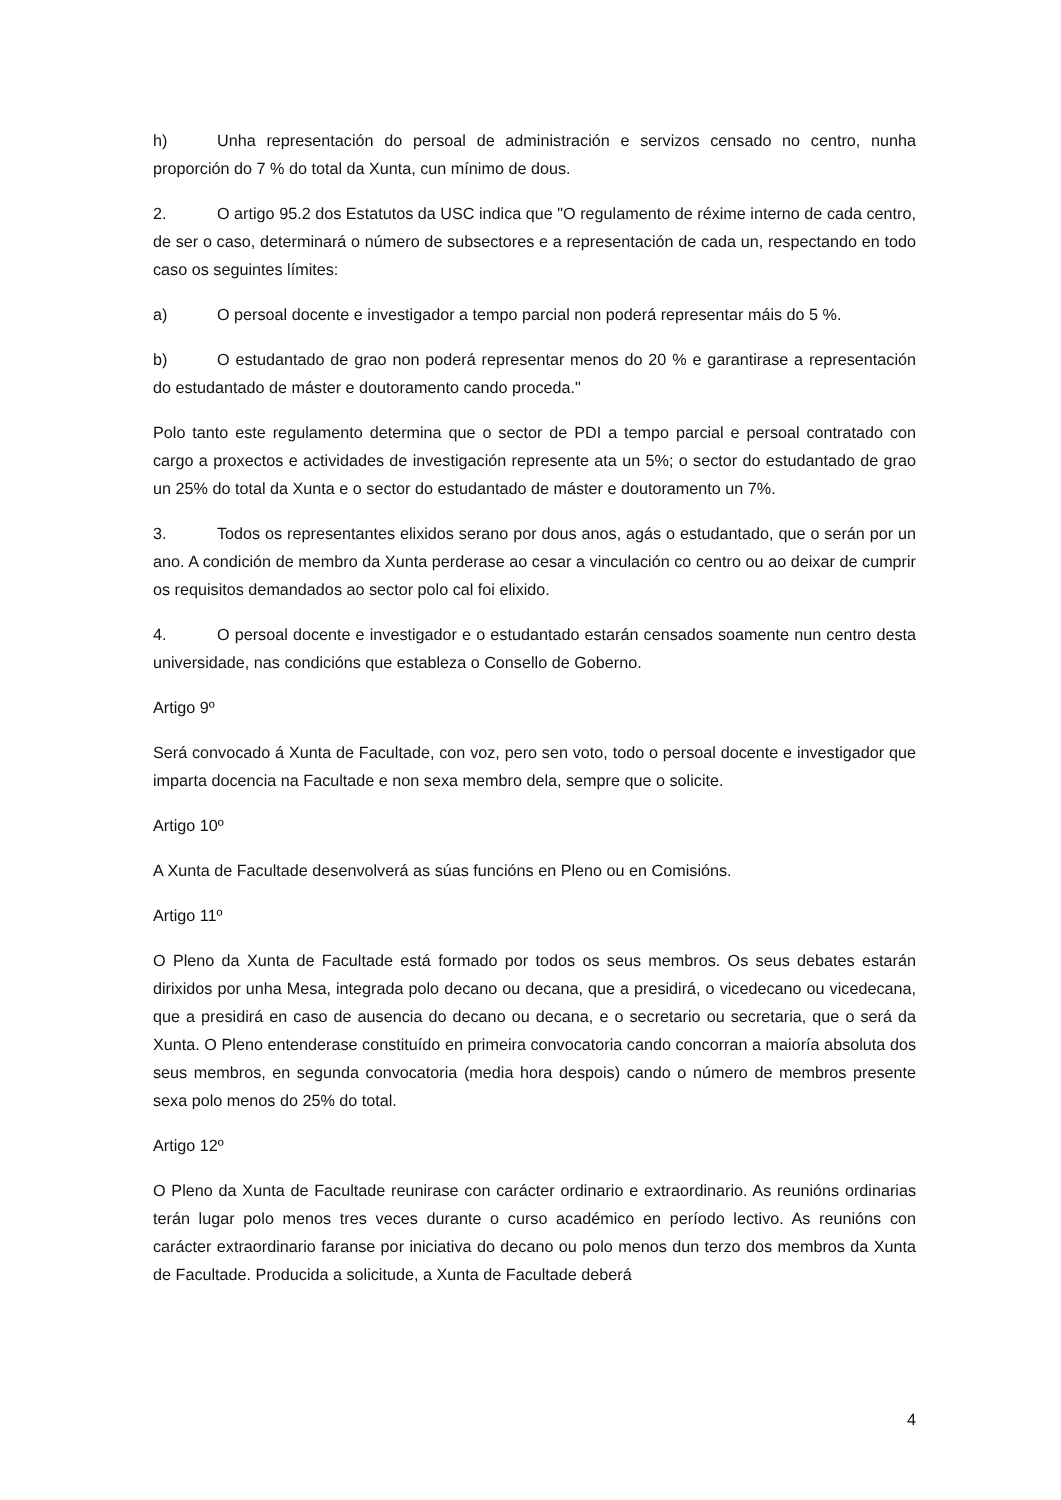h) Unha representación do persoal de administración e servizos censado no centro, nunha proporción do 7 % do total da Xunta, cun mínimo de dous.
2. O artigo 95.2 dos Estatutos da USC indica que "O regulamento de réxime interno de cada centro, de ser o caso, determinará o número de subsectores e a representación de cada un, respectando en todo caso os seguintes límites:
a) O persoal docente e investigador a tempo parcial non poderá representar máis do 5 %.
b) O estudantado de grao non poderá representar menos do 20 % e garantirase a representación do estudantado de máster e doutoramento cando proceda."
Polo tanto este regulamento determina que o sector de PDI a tempo parcial e persoal contratado con cargo a proxectos e actividades de investigación represente ata un 5%; o sector do estudantado de grao un 25% do total da Xunta e o sector do estudantado de máster e doutoramento un 7%.
3. Todos os representantes elixidos serano por dous anos, agás o estudantado, que o serán por un ano. A condición de membro da Xunta perderase ao cesar a vinculación co centro ou ao deixar de cumprir os requisitos demandados ao sector polo cal foi elixido.
4. O persoal docente e investigador e o estudantado estarán censados soamente nun centro desta universidade, nas condicións que estableza o Consello de Goberno.
Artigo 9º
Será convocado á Xunta de Facultade, con voz, pero sen voto, todo o persoal docente e investigador que imparta docencia na Facultade e non sexa membro dela, sempre que o solicite.
Artigo 10º
A Xunta de Facultade desenvolverá as súas funcións en Pleno ou en Comisións.
Artigo 11º
O Pleno da Xunta de Facultade está formado por todos os seus membros. Os seus debates estarán dirixidos por unha Mesa, integrada polo decano ou decana, que a presidirá, o vicedecano ou vicedecana, que a presidirá en caso de ausencia do decano ou decana, e o secretario ou secretaria, que o será da Xunta. O Pleno entenderase constituído en primeira convocatoria cando concorran a maioría absoluta dos seus membros, en segunda convocatoria (media hora despois) cando o número de membros presente sexa polo menos do 25% do total.
Artigo 12º
O Pleno da Xunta de Facultade reunirase con carácter ordinario e extraordinario. As reunións ordinarias terán lugar polo menos tres veces durante o curso académico en período lectivo. As reunións con carácter extraordinario faranse por iniciativa do decano ou polo menos dun terzo dos membros da Xunta de Facultade. Producida a solicitude, a Xunta de Facultade deberá
4